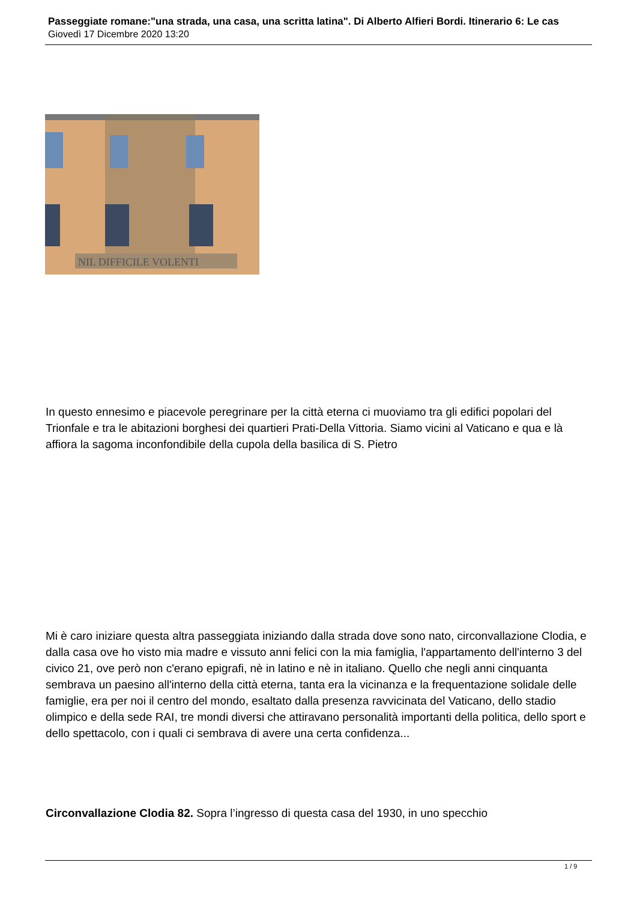Passeggiate romane:"una strada, una casa, una scritta latina". Di Alberto Alfieri Bordi. Itinerario 6: Le cas
Giovedì 17 Dicembre 2020 13:20
NIL DIFFICILE VOLENTI
In questo ennesimo e piacevole peregrinare per la città eterna ci muoviamo tra gli edifici popolari del Trionfale e tra le abitazioni borghesi dei quartieri Prati-Della Vittoria. Siamo vicini al Vaticano e qua e là affiora la sagoma inconfondibile della cupola della basilica di S. Pietro
Mi è caro iniziare questa altra passeggiata iniziando dalla strada dove sono nato, circonvallazione Clodia, e dalla casa ove ho visto mia madre e vissuto anni felici con la mia famiglia, l'appartamento dell'interno 3 del civico 21, ove però non c'erano epigrafi, nè in latino e nè in italiano. Quello che negli anni cinquanta sembrava un paesino all'interno della città eterna, tanta era la vicinanza e la frequentazione solidale delle famiglie, era per noi il centro del mondo, esaltato dalla presenza ravvicinata del Vaticano, dello stadio olimpico e della sede RAI, tre mondi diversi che attiravano personalità importanti della politica, dello sport e dello spettacolo, con i quali ci sembrava di avere una certa confidenza...
Circonvallazione Clodia 82. Sopra l’ingresso di questa casa del 1930, in uno specchio
1 / 9